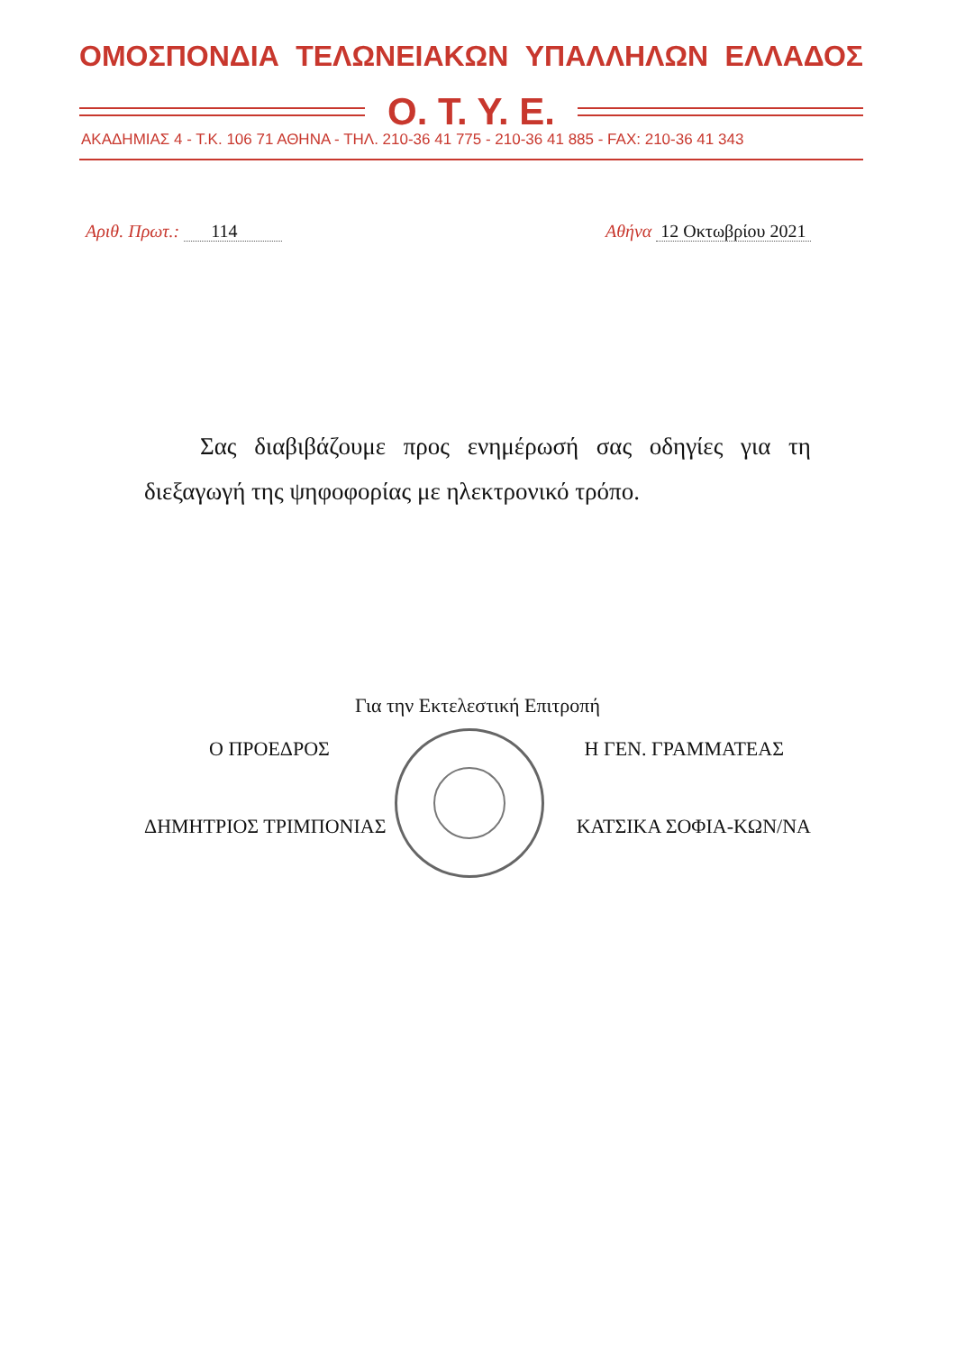ΟΜΟΣΠΟΝΔΙΑ ΤΕΛΩΝΕΙΑΚΩΝ ΥΠΑΛΛΗΛΩΝ ΕΛΛΑΔΟΣ
Ο. Τ. Υ. Ε.
ΑΚΑΔΗΜΙΑΣ 4 - Τ.Κ. 106 71 ΑΘΗΝΑ - ΤΗΛ. 210-36 41 775 - 210-36 41 885 - FAX: 210-36 41 343
Αριθ. Πρωτ.: 114 Αθήνα 12 Οκτωβρίου 2021
Σας διαβιβάζουμε προς ενημέρωσή σας οδηγίες για τη διεξαγωγή της ψηφοφορίας με ηλεκτρονικό τρόπο.
Για την Εκτελεστική Επιτροπή
Ο ΠΡΟΕΔΡΟΣ Η ΓΕΝ. ΓΡΑΜΜΑΤΕΑΣ
ΔΗΜΗΤΡΙΟΣ ΤΡΙΜΠΟΝΙΑΣ ΚΑΤΣΙΚΑ ΣΟΦΙΑ-ΚΩΝ/ΝΑ